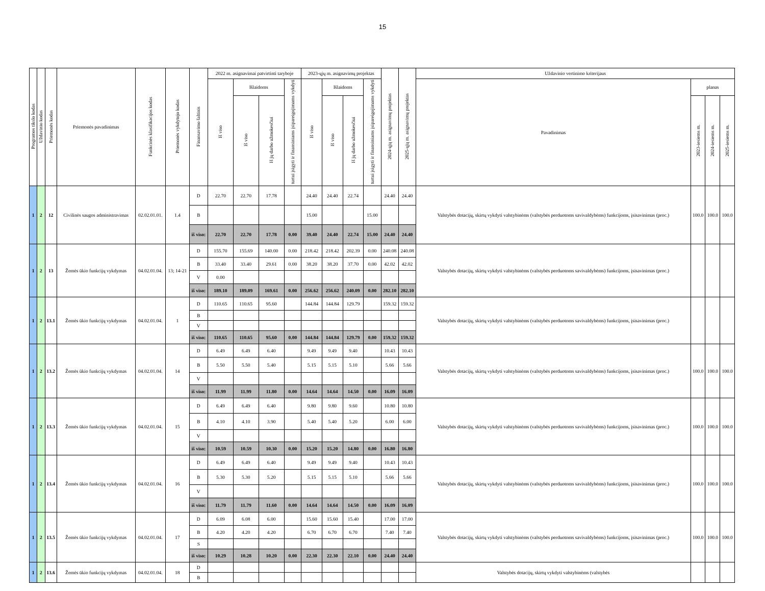15
| Programos tikslo kodas | Uždavinio kodas | Priemonės kodas | Priemonės pavadinimas | Funkcinės klasifikacijos kodas | Priemonės vykdytojo kodas | Finansavimo šaltinis | 2022 m. asignavimai patvirtinti taryboje | | | | 2023-ųjų m. asignavimų projektas | | | | 2024-ųjų m. asignavimų projektas | 2025-ųjų m. asignavimų projektas | Uždavinio vertinimo kriterijaus | | | |
| --- | --- | --- | --- | --- | --- | --- | --- | --- | --- | --- | --- | --- | --- | --- | --- | --- | --- | --- | --- | --- |
| | | | | | | | Iš viso | Išlaidoms | | turtui įsigyti ir finansiniams įsipareigojimams vykdyti | Iš viso | Išlaidoms | | turtui įsigyti ir finansiniams įsipareigojimams vykdyti | | | Pavadinimas | planas | | |
| | | | | | | | | Iš viso | Iš jų darbo užmokesčiui | | | Iš viso | Iš jų darbo užmokesčiui | | | | | 2023-iesiems m. | 2024-iesiems m. | 2025-iesiems m. |
| 1 | 2 | 12 | Civilinės saugos administravimas | 02.02.01.01. | 1.4 | D | 22.70 | 22.70 | 17.78 | | 24.40 | 24.40 | 22.74 | | 24.40 | 24.40 | Valstybės dotacijų, skirtų vykdyti valstybinėms (valstybės perduotoms savivaldybėms) funkcijoms, įsisavinimas (proc.) | 100.0 | 100.0 | 100.0 |
| | | | | | | B | | | | | 15.00 | | | 15.00 | | | | | | |
| | | | | | | iš viso: | 22.70 | 22.70 | 17.78 | 0.00 | 39.40 | 24.40 | 22.74 | 15.00 | 24.40 | 24.40 | | | | |
| 1 | 2 | 13 | Žemės ūkio funkcijų vykdymas | 04.02.01.04. | 13; 14-21 | D | 155.70 | 155.69 | 140.00 | 0.00 | 218.42 | 218.42 | 202.39 | 0.00 | 240.08 | 240.08 | Valstybės dotacijų, skirtų vykdyti valstybinėms (valstybės perduotoms savivaldybėms) funkcijoms, įsisavinimas (proc.) | | | |
| | | | | | | B | 33.40 | 33.40 | 29.61 | 0.00 | 38.20 | 38.20 | 37.70 | 0.00 | 42.02 | 42.02 | | | | |
| | | | | | | V | 0.00 | | | | | | | | | | | | | |
| | | | | | | iš viso: | 189.10 | 189.09 | 169.61 | 0.00 | 256.62 | 256.62 | 240.09 | 0.00 | 282.10 | 282.10 | | | | |
| 1 | 2 | 13.1 | Žemės ūkio funkcijų vykdymas | 04.02.01.04. | 1 | D | 110.65 | 110.65 | 95.60 | | 144.84 | 144.84 | 129.79 | | 159.32 | 159.32 | Valstybės dotacijų, skirtų vykdyti valstybinėms (valstybės perduotoms savivaldybėms) funkcijoms, įsisavinimas (proc.) | | | |
| | | | | | | B | | | | | | | | | | | | | | |
| | | | | | | V | | | | | | | | | | | | | | |
| | | | | | | iš viso: | 110.65 | 110.65 | 95.60 | 0.00 | 144.84 | 144.84 | 129.79 | 0.00 | 159.32 | 159.32 | | | | |
| 1 | 2 | 13.2 | Žemės ūkio funkcijų vykdymas | 04.02.01.04. | 14 | D | 6.49 | 6.49 | 6.40 | | 9.49 | 9.49 | 9.40 | | 10.43 | 10.43 | Valstybės dotacijų, skirtų vykdyti valstybinėms (valstybės perduotoms savivaldybėms) funkcijoms, įsisavinimas (proc.) | 100.0 | 100.0 | 100.0 |
| | | | | | | B | 5.50 | 5.50 | 5.40 | | 5.15 | 5.15 | 5.10 | | 5.66 | 5.66 | | | | |
| | | | | | | V | | | | | | | | | | | | | | |
| | | | | | | iš viso: | 11.99 | 11.99 | 11.80 | 0.00 | 14.64 | 14.64 | 14.50 | 0.00 | 16.09 | 16.09 | | | | |
| 1 | 2 | 13.3 | Žemės ūkio funkcijų vykdymas | 04.02.01.04. | 15 | D | 6.49 | 6.49 | 6.40 | | 9.80 | 9.80 | 9.60 | | 10.80 | 10.80 | Valstybės dotacijų, skirtų vykdyti valstybinėms (valstybės perduotoms savivaldybėms) funkcijoms, įsisavinimas (proc.) | 100.0 | 100.0 | 100.0 |
| | | | | | | B | 4.10 | 4.10 | 3.90 | | 5.40 | 5.40 | 5.20 | | 6.00 | 6.00 | | | | |
| | | | | | | V | | | | | | | | | | | | | | |
| | | | | | | iš viso: | 10.59 | 10.59 | 10.30 | 0.00 | 15.20 | 15.20 | 14.80 | 0.00 | 16.80 | 16.80 | | | | |
| 1 | 2 | 13.4 | Žemės ūkio funkcijų vykdymas | 04.02.01.04. | 16 | D | 6.49 | 6.49 | 6.40 | | 9.49 | 9.49 | 9.40 | | 10.43 | 10.43 | Valstybės dotacijų, skirtų vykdyti valstybinėms (valstybės perduotoms savivaldybėms) funkcijoms, įsisavinimas (proc.) | 100.0 | 100.0 | 100.0 |
| | | | | | | B | 5.30 | 5.30 | 5.20 | | 5.15 | 5.15 | 5.10 | | 5.66 | 5.66 | | | | |
| | | | | | | V | | | | | | | | | | | | | | |
| | | | | | | iš viso: | 11.79 | 11.79 | 11.60 | 0.00 | 14.64 | 14.64 | 14.50 | 0.00 | 16.09 | 16.09 | | | | |
| 1 | 2 | 13.5 | Žemės ūkio funkcijų vykdymas | 04.02.01.04. | 17 | D | 6.09 | 6.08 | 6.00 | | 15.60 | 15.60 | 15.40 | | 17.00 | 17.00 | Valstybės dotacijų, skirtų vykdyti valstybinėms (valstybės perduotoms savivaldybėms) funkcijoms, įsisavinimas (proc.) | 100.0 | 100.0 | 100.0 |
| | | | | | | B | 4.20 | 4.20 | 4.20 | | 6.70 | 6.70 | 6.70 | | 7.40 | 7.40 | | | | |
| | | | | | | S | | | | | | | | | | | | | | |
| | | | | | | iš viso: | 10.29 | 10.28 | 10.20 | 0.00 | 22.30 | 22.30 | 22.10 | 0.00 | 24.40 | 24.40 | | | | |
| 1 | 2 | 13.6 | Žemės ūkio funkcijų vykdymas | 04.02.01.04. | 18 | D | | | | | | | | | | | Valstybės dotacijų, skirtų vykdyti valstybinėms (valstybės | | | |
| | | | | | | B | | | | | | | | | | | | | | |